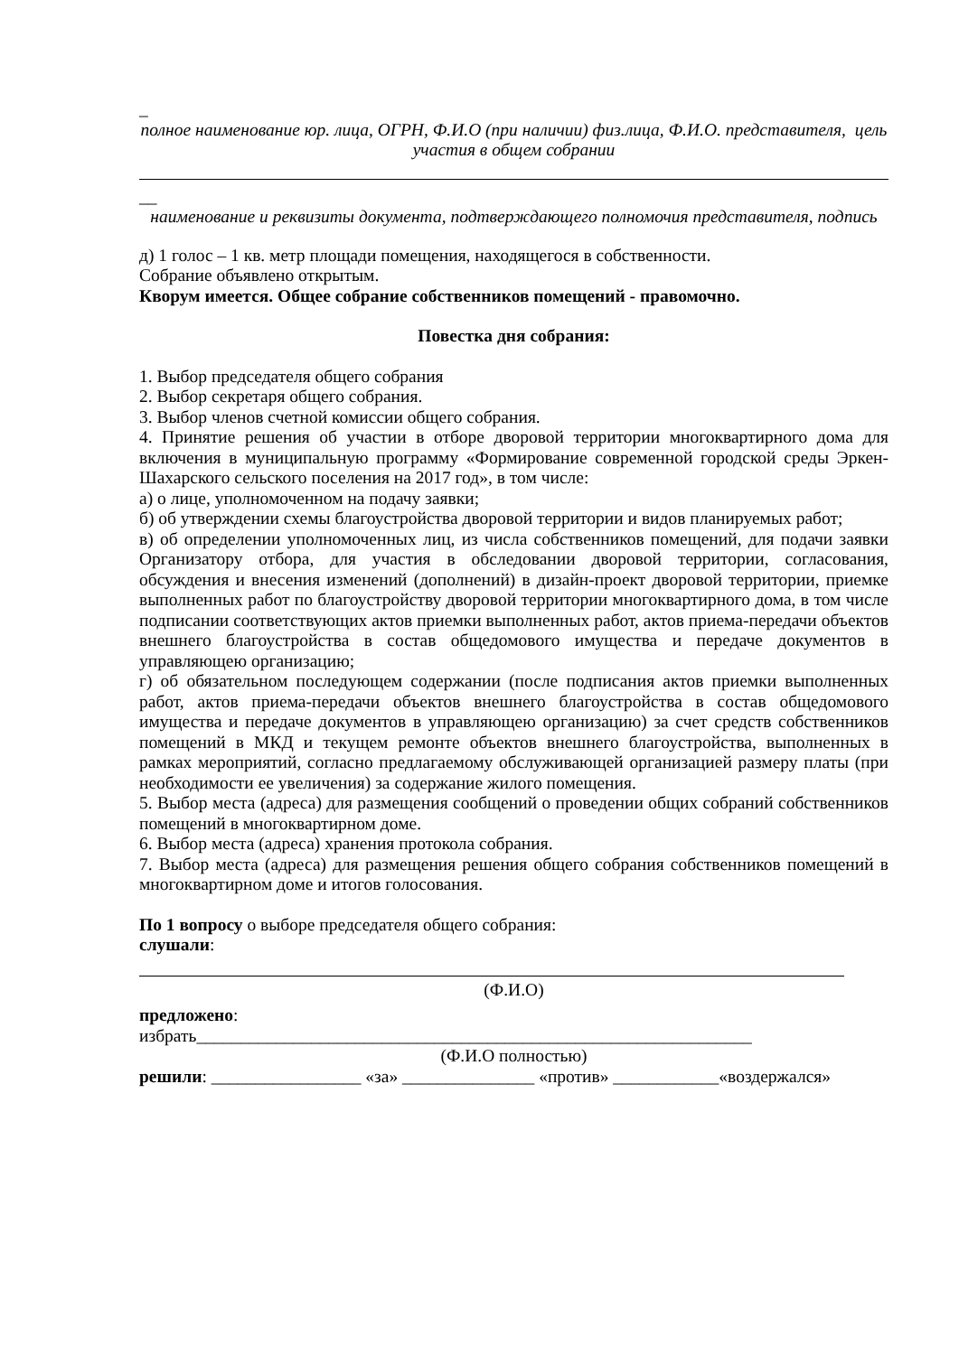_
полное наименование юр. лица, ОГРН, Ф.И.О (при наличии) физ.лица, Ф.И.О. представителя, цель участия в общем собрании
__
наименование и реквизиты документа, подтверждающего полномочия представителя, подпись
д) 1 голос – 1 кв. метр площади помещения, находящегося в собственности.
Собрание объявлено открытым.
Кворум имеется. Общее собрание собственников помещений - правомочно.
Повестка дня собрания:
1. Выбор председателя общего собрания
2. Выбор секретаря общего собрания.
3. Выбор членов счетной комиссии общего собрания.
4. Принятие решения об участии в отборе дворовой территории многоквартирного дома для включения в муниципальную программу «Формирование современной городской среды Эркен-Шахарского сельского поселения на 2017 год», в том числе:
а) о лице, уполномоченном на подачу заявки;
б) об утверждении схемы благоустройства дворовой территории и видов планируемых работ;
в) об определении уполномоченных лиц, из числа собственников помещений, для подачи заявки Организатору отбора, для участия в обследовании дворовой территории, согласования, обсуждения и внесения изменений (дополнений) в дизайн-проект дворовой территории, приемке выполненных работ по благоустройству дворовой территории многоквартирного дома, в том числе подписании соответствующих актов приемки выполненных работ, актов приема-передачи объектов внешнего благоустройства в состав общедомового имущества и передаче документов в управляющею организацию;
г) об обязательном последующем содержании (после подписания актов приемки выполненных работ, актов приема-передачи объектов внешнего благоустройства в состав общедомового имущества и передаче документов в управляющею организацию) за счет средств собственников помещений в МКД и текущем ремонте объектов внешнего благоустройства, выполненных в рамках мероприятий, согласно предлагаемому обслуживающей организацией размеру платы (при необходимости ее увеличения) за содержание жилого помещения.
5. Выбор места (адреса) для размещения сообщений о проведении общих собраний собственников помещений в многоквартирном доме.
6. Выбор места (адреса) хранения протокола собрания.
7. Выбор места (адреса) для размещения решения общего собрания собственников помещений в многоквартирном доме и итогов голосования.
По 1 вопросу о выборе председателя общего собрания:
слушали:
(Ф.И.О)
предложено:
избрать_______________________________________________________________
(Ф.И.О полностью)
решили: _________________ «за» _______________ «против» ____________«воздержался»